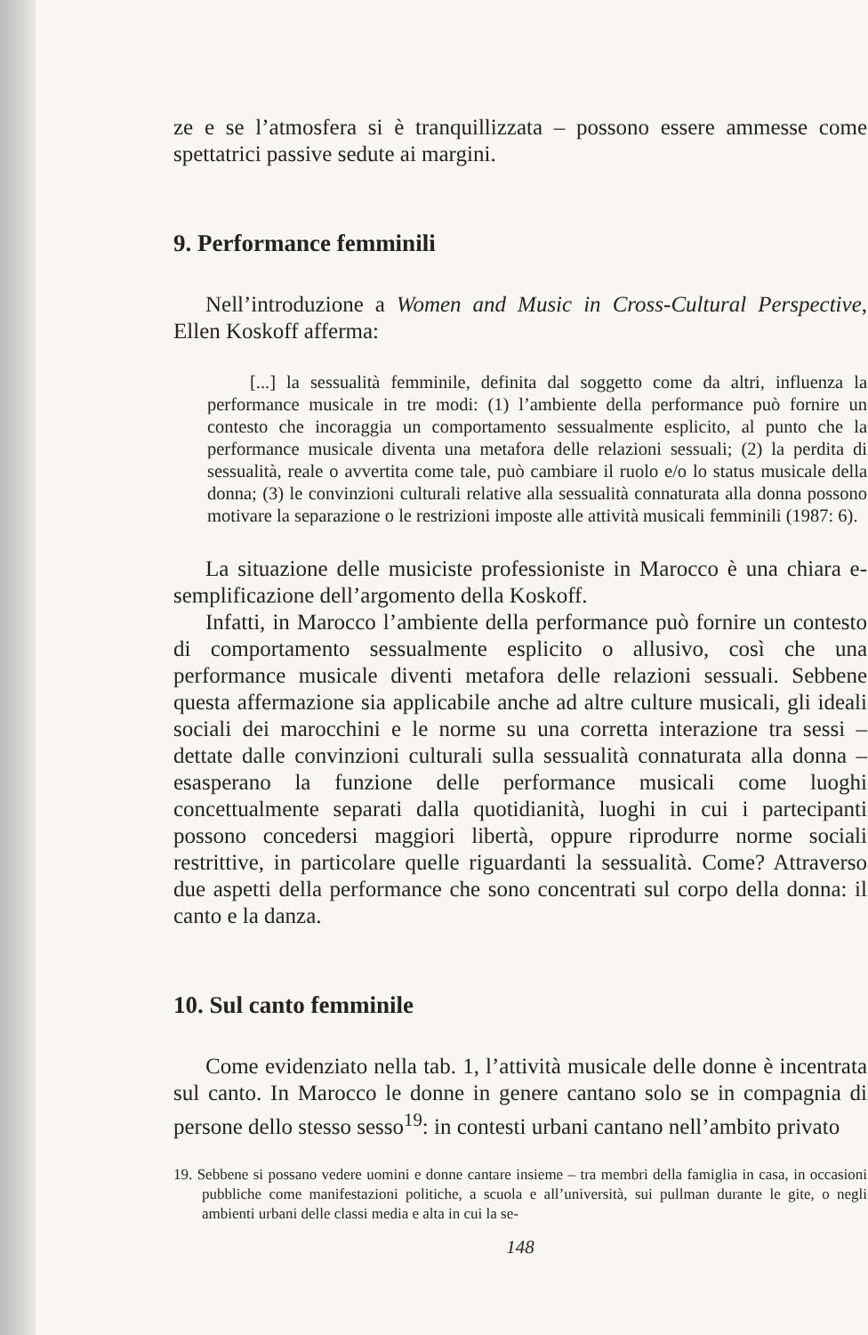ze e se l’atmosfera si è tranquillizzata – possono essere ammesse come spettatrici passive sedute ai margini.
9. Performance femminili
Nell’introduzione a Women and Music in Cross-Cultural Perspective, Ellen Koskoff afferma:
[...] la sessualità femminile, definita dal soggetto come da altri, influenza la performance musicale in tre modi: (1) l’ambiente della performance può fornire un contesto che incoraggia un comportamento sessualmente esplicito, al punto che la performance musicale diventa una metafora delle relazioni sessuali; (2) la perdita di sessualità, reale o avvertita come tale, può cambiare il ruolo e/o lo status musicale della donna; (3) le convinzioni culturali relative alla sessualità connaturata alla donna possono motivare la separazione o le restrizioni imposte alle attività musicali femminili (1987: 6).
La situazione delle musiciste professioniste in Marocco è una chiara e-semplificazione dell’argomento della Koskoff.
Infatti, in Marocco l’ambiente della performance può fornire un contesto di comportamento sessualmente esplicito o allusivo, così che una performance musicale diventi metafora delle relazioni sessuali. Sebbene questa affermazione sia applicabile anche ad altre culture musicali, gli ideali sociali dei marocchini e le norme su una corretta interazione tra sessi – dettate dalle convinzioni culturali sulla sessualità connaturata alla donna – esasperano la funzione delle performance musicali come luoghi concettualmente separati dalla quotidianità, luoghi in cui i partecipanti possono concedersi maggiori libertà, oppure riprodurre norme sociali restrittive, in particolare quelle riguardanti la sessualità. Come? Attraverso due aspetti della performance che sono concentrati sul corpo della donna: il canto e la danza.
10. Sul canto femminile
Come evidenziato nella tab. 1, l’attività musicale delle donne è incentrata sul canto. In Marocco le donne in genere cantano solo se in compagnia di persone dello stesso sesso<sup>19</sup>: in contesti urbani cantano nell’ambito privato
19. Sebbene si possano vedere uomini e donne cantare insieme – tra membri della famiglia in casa, in occasioni pubbliche come manifestazioni politiche, a scuola e all’università, sui pullman durante le gite, o negli ambienti urbani delle classi media e alta in cui la se-
148